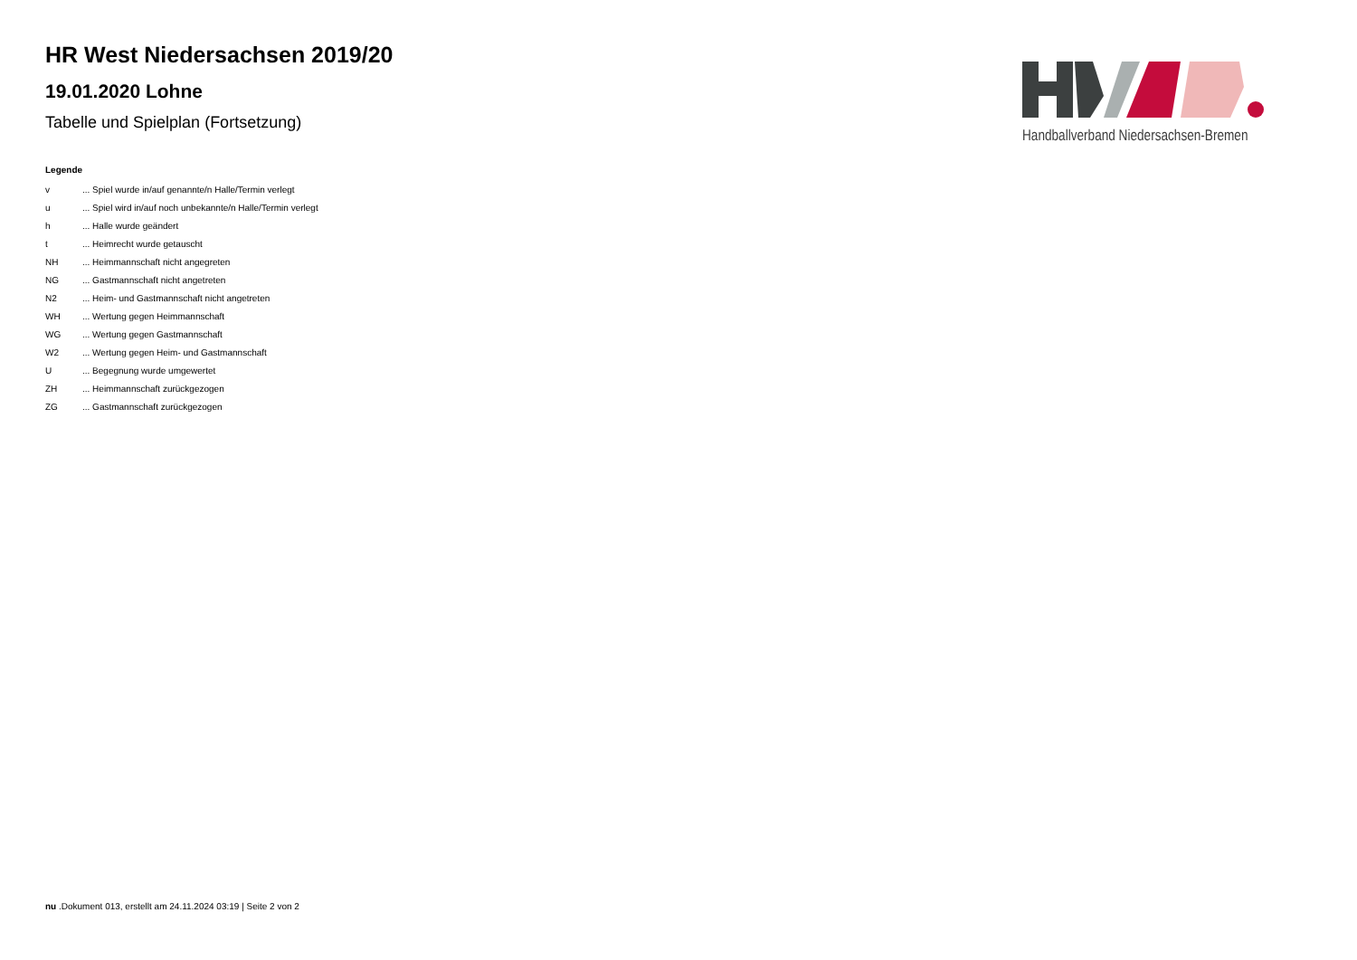HR West Niedersachsen 2019/20
19.01.2020 Lohne
Tabelle und Spielplan (Fortsetzung)
Legende
| v | ... Spiel wurde in/auf genannte/n Halle/Termin verlegt |
| u | ... Spiel wird in/auf noch unbekannte/n Halle/Termin verlegt |
| h | ... Halle wurde geändert |
| t | ... Heimrecht wurde getauscht |
| NH | ... Heimmannschaft nicht angegreten |
| NG | ... Gastmannschaft nicht angetreten |
| N2 | ... Heim- und Gastmannschaft nicht angetreten |
| WH | ... Wertung gegen Heimmannschaft |
| WG | ... Wertung gegen Gastmannschaft |
| W2 | ... Wertung gegen Heim- und Gastmannschaft |
| U | ... Begegnung wurde umgewertet |
| ZH | ... Heimmannschaft zurückgezogen |
| ZG | ... Gastmannschaft zurückgezogen |
Handballverband Niedersachsen-Bremen
nu .Dokument 013, erstellt am 24.11.2024 03:19 | Seite 2 von 2